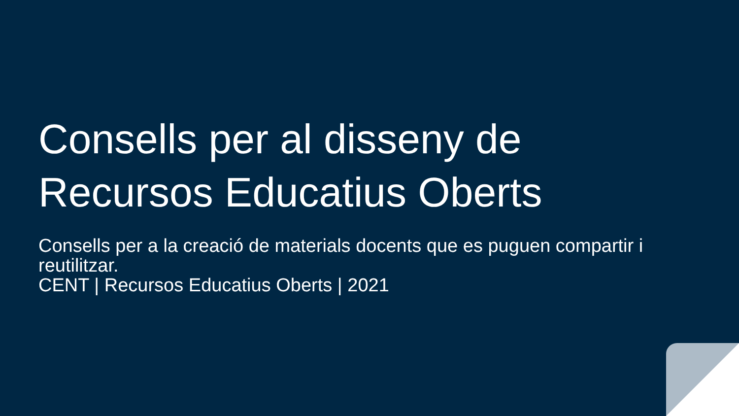Consells per al disseny de Recursos Educatius Oberts
Consells per a la creació de materials docents que es puguen compartir i reutilitzar.
CENT | Recursos Educatius Oberts | 2021